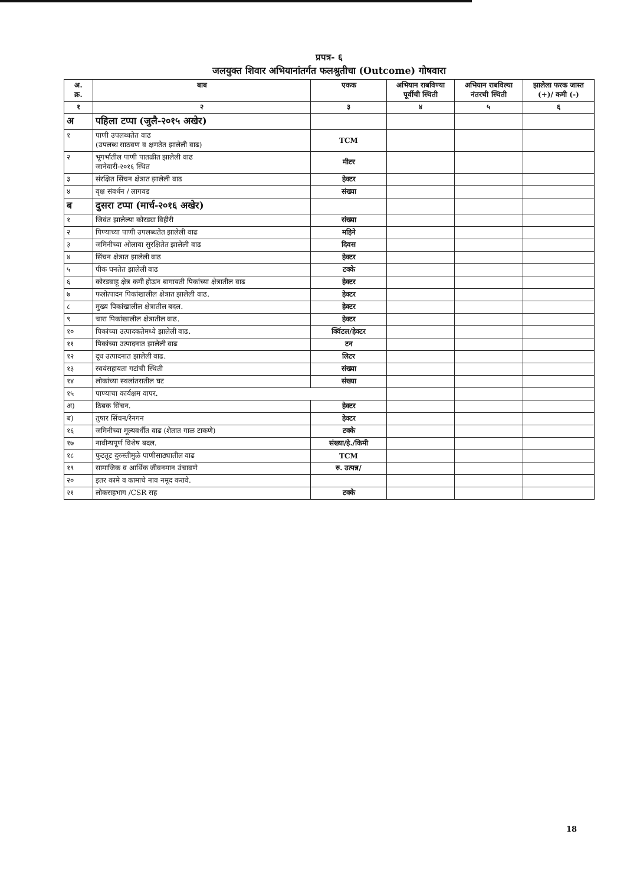प्रपत्र- ६
जलयुक्त शिवार अभियानांतर्गत फलश्रुतीचा (Outcome) गोषवारा
| अ. क्र. | बाब | एकक | अभियान राबविण्या पूर्वीची स्थिती | अभियान राबविल्या नंतरची स्थिती | झालेला फरक जास्त (+)/ कमी (-) |
| --- | --- | --- | --- | --- | --- |
| १ | २ | ३ | ४ | ५ | ६ |
| अ | पहिला टप्पा (जुलै-२०१५ अखेर) | | | | |
| १ | पाणी उपलब्धतेत वाढ (उपलब्ध साठवण व क्षमतेत झालेली वाढ) | TCM | | | |
| २ | भूगर्भातील पाणी पातळीत झालेली वाढ जानेवारी-२०१६ स्थित | मीटर | | | |
| ३ | संरक्षित सिंचन क्षेत्रात झालेली वाढ | हेक्टर | | | |
| ४ | वृक्ष संवर्धन / लागवड | संख्या | | | |
| ब | दुसरा टप्पा (मार्च-२०१६ अखेर) | | | | |
| १ | जिवंत झालेल्या कोरड्या विहीरी | संख्या | | | |
| २ | पिण्याच्या पाणी उपलब्धतेत झालेली वाढ | महिने | | | |
| ३ | जमिनीच्या ओलावा सुरक्षितेत झालेली वाढ | दिवस | | | |
| ४ | सिंचन क्षेत्रात झालेली वाढ | हेक्टर | | | |
| ५ | पीक घनतेत झालेली वाढ | टक्के | | | |
| ६ | कोरडवाहू क्षेत्र कमी होऊन बागायती पिकांच्या क्षेत्रातील वाढ | हेक्टर | | | |
| ७ | फलोत्पादन पिकांखालील क्षेत्रात झालेली वाढ. | हेक्टर | | | |
| ८ | मुख्य पिकांखालील क्षेत्रातील बदल. | हेक्टर | | | |
| ९ | चारा पिकांखालील क्षेत्रातील वाढ. | हेक्टर | | | |
| १० | पिकांच्या उत्पादकतेमध्ये झालेली वाढ. | क्विंटल/हेक्टर | | | |
| ११ | पिकांच्या उत्पादनात झालेली वाढ | टन | | | |
| १२ | दूध उत्पादनात झालेली वाढ. | लिटर | | | |
| १३ | स्वयंसहायता गटांची स्थिती | संख्या | | | |
| १४ | लोकांच्या स्थलांतरातील घट | संख्या | | | |
| १५ | पाण्याचा कार्यक्षम वापर. | | | | |
| अ) | ठिबक सिंचन. | हेक्टर | | | |
| ब) | तुषार सिंचन/रेनगन | हेक्टर | | | |
| १६ | जमिनीच्या मूल्यवर्धीत वाढ (शेतात गाळ टाकणे) | टक्के | | | |
| १७ | नावीन्यपूर्ण विशेष बदल. | संख्या/हे./किमी | | | |
| १८ | फुटतूट दुरुस्तीमुळे पाणीसाठ्यातील वाढ | TCM | | | |
| १९ | सामाजिक व आर्थिक जीवनमान उंचावणे | रु. उत्पन्न/ | | | |
| २० | इतर कामे व कामाचे नाव नमूद करावे. | | | | |
| २१ | लोकसहभाग /CSR सह | टक्के | | | |
18